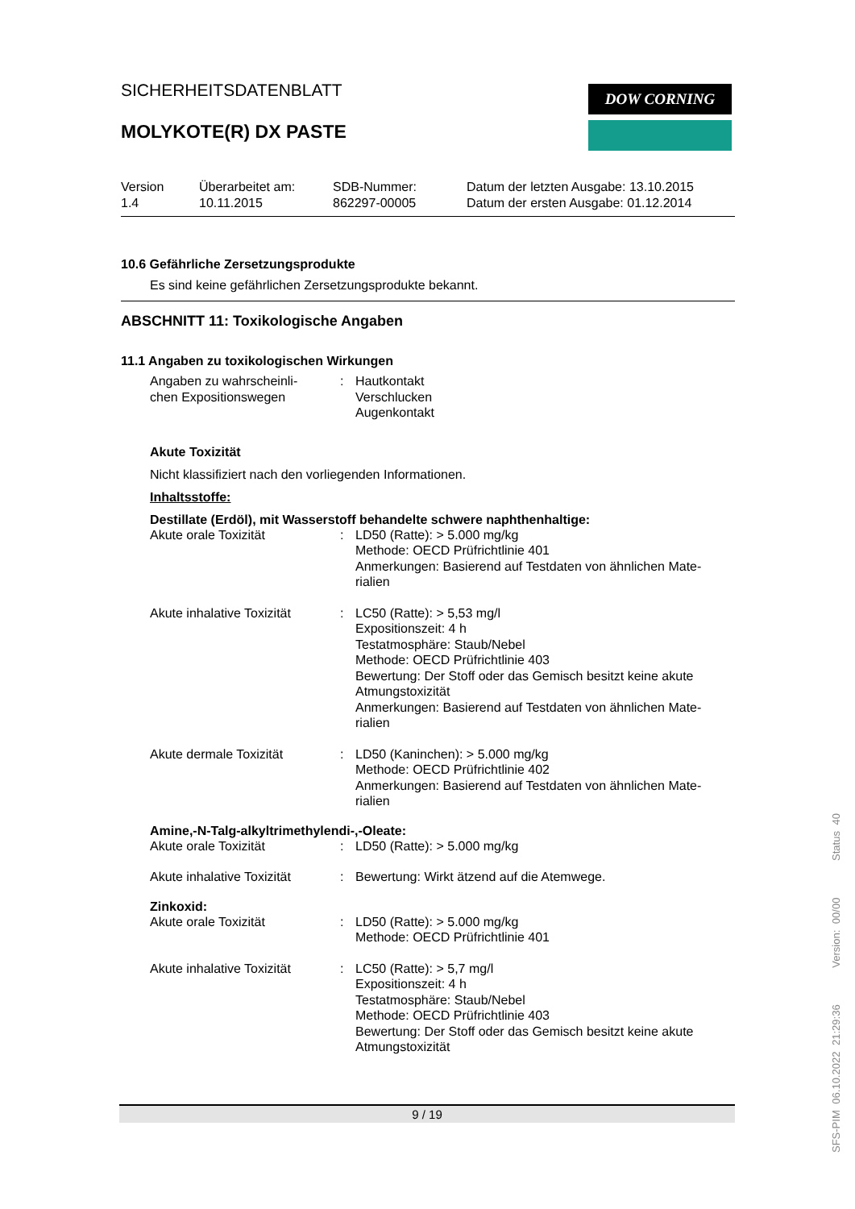DOW CORNING
SICHERHEITSDATENBLATT
MOLYKOTE(R) DX PASTE
Version
1.4
Überarbeitet am:
10.11.2015
SDB-Nummer:
862297-00005
Datum der letzten Ausgabe: 13.10.2015
Datum der ersten Ausgabe: 01.12.2014
10.6 Gefährliche Zersetzungsprodukte
Es sind keine gefährlichen Zersetzungsprodukte bekannt.
ABSCHNITT 11: Toxikologische Angaben
11.1 Angaben zu toxikologischen Wirkungen
Angaben zu wahrscheinli-
chen Expositionswegen
: Hautkontakt
Verschlucken
Augenkontakt
Akute Toxizität
Nicht klassifiziert nach den vorliegenden Informationen.
Inhaltsstoffe:
Destillate (Erdöl), mit Wasserstoff behandelte schwere naphthenhaltige:
Akute orale Toxizität : LD50 (Ratte): > 5.000 mg/kg
Methode: OECD Prüfrichtlinie 401
Anmerkungen: Basierend auf Testdaten von ähnlichen Mate-
rialien
Akute inhalative Toxizität
: LC50 (Ratte): > 5,53 mg/l
Expositionszeit: 4 h
Testatmosphäre: Staub/Nebel
Methode: OECD Prüfrichtlinie 403
Bewertung: Der Stoff oder das Gemisch besitzt keine akute Atmungstoxizität
Anmerkungen: Basierend auf Testdaten von ähnlichen Mate-
rialien
Akute dermale Toxizität : LD50 (Kaninchen): > 5.000 mg/kg
Methode: OECD Prüfrichtlinie 402
Anmerkungen: Basierend auf Testdaten von ähnlichen Mate-
rialien
Amine,-N-Talg-alkyltrimethylendi-,-Oleate:
Akute orale Toxizität : LD50 (Ratte): > 5.000 mg/kg
Akute inhalative Toxizität
: Bewertung: Wirkt ätzend auf die Atemwege.
Zinkoxid:
Akute orale Toxizität : LD50 (Ratte): > 5.000 mg/kg
Methode: OECD Prüfrichtlinie 401
Akute inhalative Toxizität
: LC50 (Ratte): > 5,7 mg/l
Expositionszeit: 4 h
Testatmosphäre: Staub/Nebel
Methode: OECD Prüfrichtlinie 403
Bewertung: Der Stoff oder das Gemisch besitzt keine akute Atmungstoxizität
9 / 19
SFS-PIM 06.10.2022 21:29:36 Version: 00/00 Status 40